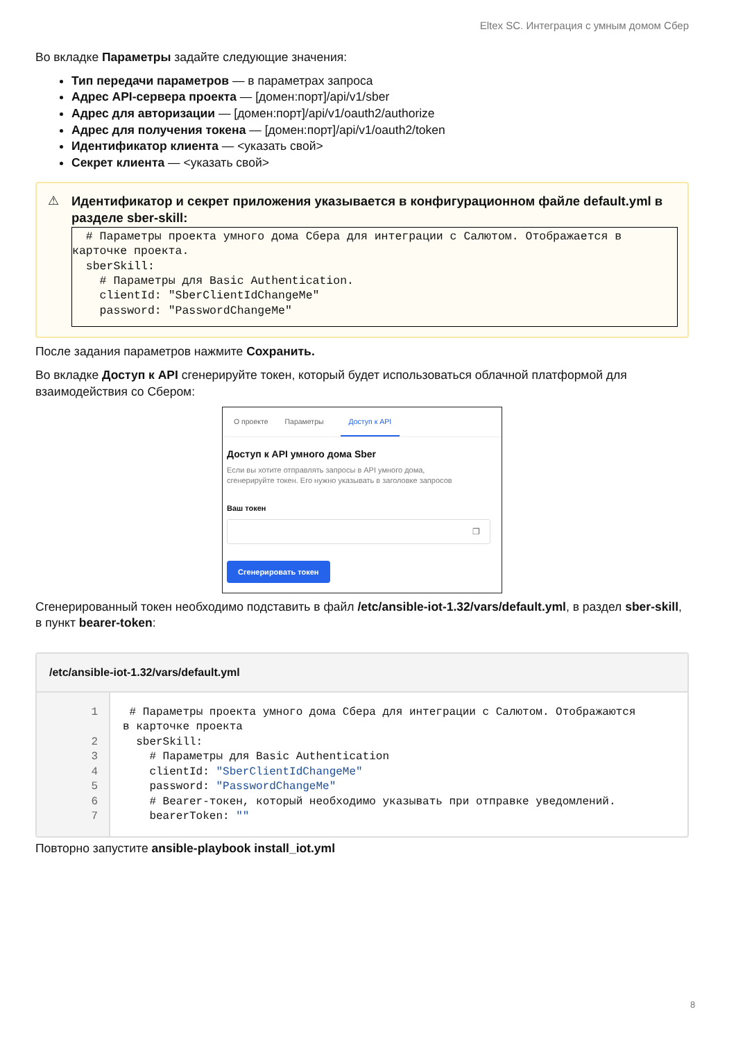Eltex SC. Интеграция с умным домом Сбер
Во вкладке Параметры задайте следующие значения:
Тип передачи параметров — в параметрах запроса
Адрес API-сервера проекта — [домен:порт]/api/v1/sber
Адрес для авторизации — [домен:порт]/api/v1/oauth2/authorize
Адрес для получения токена — [домен:порт]/api/v1/oauth2/token
Идентификатор клиента — <указать свой>
Секрет клиента — <указать свой>
⚠
Идентификатор и секрет приложения указывается в конфигурационном файле default.yml в разделе sber-skill:
# Параметры проекта умного дома Сбера для интеграции с Салютом. Отображается в карточке проекта. sberSkill: # Параметры для Basic Authentication. clientId: "SberClientIdChangeMe" password: "PasswordChangeMe"
После задания параметров нажмите Сохранить.
Во вкладке Доступ к API сгенерируйте токен, который будет использоваться облачной платформой для взаимодействия со Сбером:
О проекте Параметры Доступ к API
Доступ к API умного дома Sber
Если вы хотите отправлять запросы в API умного дома,
сгенерируйте токен. Его нужно указывать в заголовке запросов
Ваш токен
❐
Сгенерировать токен
Сгенерированный токен необходимо подставить в файл /etc/ansible-iot-1.32/vars/default.yml, в раздел sber-skill, в пункт bearer-token:
/etc/ansible-iot-1.32/vars/default.yml
1 2 3 4 5 6 7
# Параметры проекта умного дома Сбера для интеграции с Салютом. Отображаются в карточке проекта sberSkill: # Параметры для Basic Authentication clientId: "SberClientIdChangeMe" password: "PasswordChangeMe" # Bearer-токен, который необходимо указывать при отправке уведомлений. bearerToken: ""
Повторно запустите ansible-playbook install_iot.yml
8